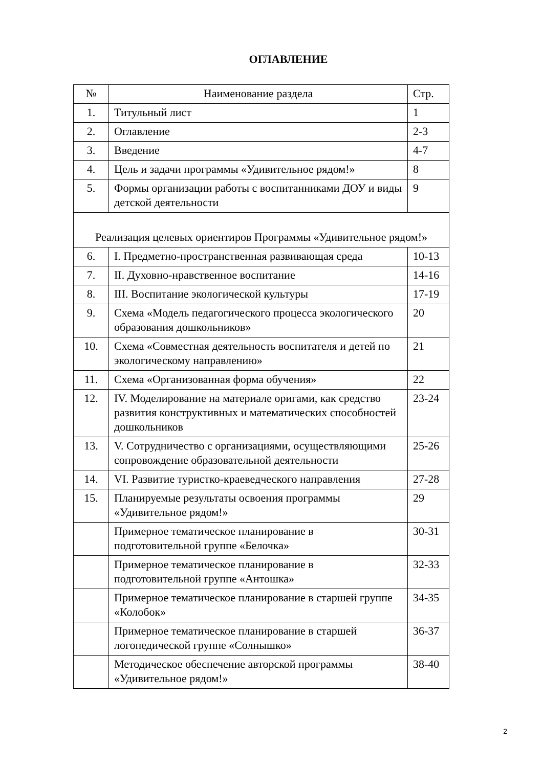ОГЛАВЛЕНИЕ
| № | Наименование раздела | Стр. |
| --- | --- | --- |
| 1. | Титульный лист | 1 |
| 2. | Оглавление | 2-3 |
| 3. | Введение | 4-7 |
| 4. | Цель и задачи программы «Удивительное рядом!» | 8 |
| 5. | Формы организации работы с воспитанниками ДОУ и виды детской деятельности | 9 |
| Реализация целевых ориентиров Программы «Удивительное рядом!» | | |
| 6. | I. Предметно-пространственная развивающая среда | 10-13 |
| 7. | II. Духовно-нравственное воспитание | 14-16 |
| 8. | III. Воспитание экологической культуры | 17-19 |
| 9. | Схема «Модель педагогического процесса экологического образования дошкольников» | 20 |
| 10. | Схема «Совместная деятельность воспитателя и детей по экологическому направлению» | 21 |
| 11. | Схема «Организованная форма обучения» | 22 |
| 12. | IV. Моделирование на материале оригами, как средство развития конструктивных и математических способностей дошкольников | 23-24 |
| 13. | V. Сотрудничество с организациями, осуществляющими сопровождение образовательной деятельности | 25-26 |
| 14. | VI. Развитие туристко-краеведческого направления | 27-28 |
| 15. | Планируемые результаты освоения программы «Удивительное рядом!» | 29 |
| | Примерное тематическое планирование в подготовительной группе «Белочка» | 30-31 |
| | Примерное тематическое планирование в подготовительной группе «Антошка» | 32-33 |
| | Примерное тематическое планирование в старшей группе «Колобок» | 34-35 |
| | Примерное тематическое планирование в старшей логопедической группе «Солнышко» | 36-37 |
| | Методическое обеспечение авторской программы «Удивительное рядом!» | 38-40 |
2